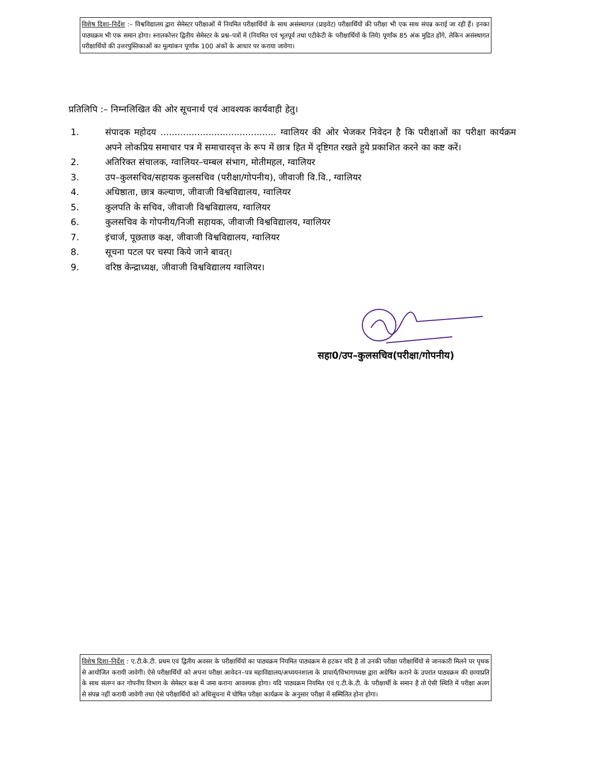विशेष दिशा–निर्देश :– विश्वविद्यालय द्वारा सेमेस्टर परीक्षाओं में नियमित परीक्षार्थियों के साथ असंस्थागत (प्राइवेट) परीक्षार्थियों की परीक्षा भी एक साथ संपन्न कराई जा रही हैं। इनका पाठ्यक्रम भी एक समान होगा। स्नातकोत्तर द्वितीय सेमेस्टर के प्रश्न–पत्रों में (नियमित एवं भूतपूर्व तथा एटीकेटी के परीक्षार्थियों के लिये) पूर्णांक 85 अंक मुद्रित होंगे, लेकिन असंस्थागत परीक्षार्थियों की उत्तरपुस्तिकाओं का मूल्यांकन पूर्णांक 100 अंकों के आधार पर कराया जावेगा।
प्रतिलिपि :– निम्नलिखित की ओर सूचनार्थ एवं आवश्यक कार्यवाही हेतु।
1. संपादक महोदय ......................................... ग्वालियर की ओर भेजकर निवेदन है कि परीक्षाओं का परीक्षा कार्यक्रम अपने लोकप्रिय समाचार पत्र में समाचारवृत्त के रूप में छात्र हित में दृष्टिगत रखते हुये प्रकाशित करने का कष्ट करें।
2. अतिरिक्त संचालक, ग्वालियर–चम्बल संभाग, मोतीमहल, ग्वालियर
3. उप–कुलसचिव/सहायक कुलसचिव (परीक्षा/गोपनीय), जीवाजी वि.वि., ग्वालियर
4. अधिष्ठाता, छात्र कल्याण, जीवाजी विश्वविद्यालय, ग्वालियर
5. कुलपति के सचिव, जीवाजी विश्वविद्यालय, ग्वालियर
6. कुलसचिव के गोपनीय/निजी सहायक, जीवाजी विश्वविद्यालय, ग्वालियर
7. इंचार्ज, पूछताछ कक्ष, जीवाजी विश्वविद्यालय, ग्वालियर
8. सूचना पटल पर चस्पा किये जाने बावत्।
9. वरिष्ठ केन्द्राध्यक्ष, जीवाजी विश्वविद्यालय ग्वालियर।
सहा0/उप–कुलसचिव(परीक्षा/गोपनीय)
विशेष दिशा–निर्देश : ए.टी.के.टी. प्रथम एवं द्वितीय अवसर के परीक्षार्थियों का पाठ्यक्रम नियमित पाठ्यक्रम से हटकर यदि है तो उनकी परीक्षा परीक्षार्थियों से जानकारी मिलने पर पृथक से आयोजित करायी जावेगी। ऐसे परीक्षार्थियों को अपना परीक्षा आवेदन–पत्र महाविद्यालय/अध्ययनशाला के प्राचार्य/विभागाध्यक्ष द्वारा अग्रेषित कराने के उपरांत पाठ्यक्रम की छायाप्रति के साथ संलग्न कर गोपनीय विभाग के सेमेस्टर कक्ष में जमा कराना आवश्यक होगा। यदि पाठ्यक्रम नियमित एवं ए.टी.के.टी. के परीक्षार्थी के समान है तो ऐसी स्थिति में परीक्षा अलग से संपन्न नहीं करायी जावेगी तथा ऐसे परीक्षार्थियों को अधिसूचना में घोषित परीक्षा कार्यक्रम के अनुसार परीक्षा में सम्मिलित होना होगा।